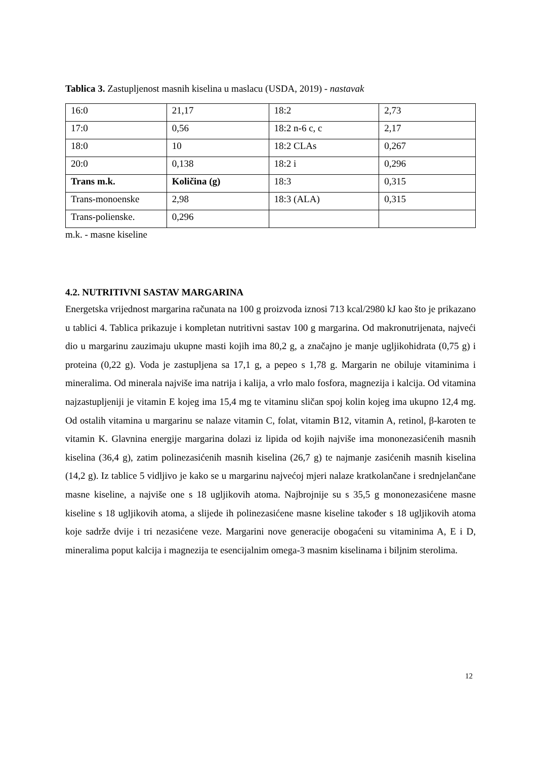Tablica 3. Zastupljenost masnih kiselina u maslacu (USDA, 2019) - nastavak
| 16:0 | 21,17 | 18:2 | 2,73 |
| 17:0 | 0,56 | 18:2 n-6 c, c | 2,17 |
| 18:0 | 10 | 18:2 CLAs | 0,267 |
| 20:0 | 0,138 | 18:2 i | 0,296 |
| Trans m.k. | Količina (g) | 18:3 | 0,315 |
| Trans-monoenske | 2,98 | 18:3 (ALA) | 0,315 |
| Trans-polienske. | 0,296 | | |
m.k. - masne kiseline
4.2. NUTRITIVNI SASTAV MARGARINA
Energetska vrijednost margarina računata na 100 g proizvoda iznosi 713 kcal/2980 kJ kao što je prikazano u tablici 4. Tablica prikazuje i kompletan nutritivni sastav 100 g margarina. Od makronutrijenata, najveći dio u margarinu zauzimaju ukupne masti kojih ima 80,2 g, a značajno je manje ugljikohidrata (0,75 g) i proteina (0,22 g). Voda je zastupljena sa 17,1 g, a pepeo s 1,78 g. Margarin ne obiluje vitaminima i mineralima. Od minerala najviše ima natrija i kalija, a vrlo malo fosfora, magnezija i kalcija. Od vitamina najzastupljeniji je vitamin E kojeg ima 15,4 mg te vitaminu sličan spoj kolin kojeg ima ukupno 12,4 mg. Od ostalih vitamina u margarinu se nalaze vitamin C, folat, vitamin B12, vitamin A, retinol, β-karoten te vitamin K. Glavnina energije margarina dolazi iz lipida od kojih najviše ima mononezasićenih masnih kiselina (36,4 g), zatim polinezasićenih masnih kiselina (26,7 g) te najmanje zasićenih masnih kiselina (14,2 g). Iz tablice 5 vidljivo je kako se u margarinu najvećoj mjeri nalaze kratkolančane i srednjelančane masne kiseline, a najviše one s 18 ugljikovih atoma. Najbrojnije su s 35,5 g mononezasićene masne kiseline s 18 ugljikovih atoma, a slijede ih polinezasićene masne kiseline također s 18 ugljikovih atoma koje sadrže dvije i tri nezasićene veze. Margarini nove generacije obogaćeni su vitaminima A, E i D, mineralima poput kalcija i magnezija te esencijalnim omega-3 masnim kiselinama i biljnim sterolima.
12